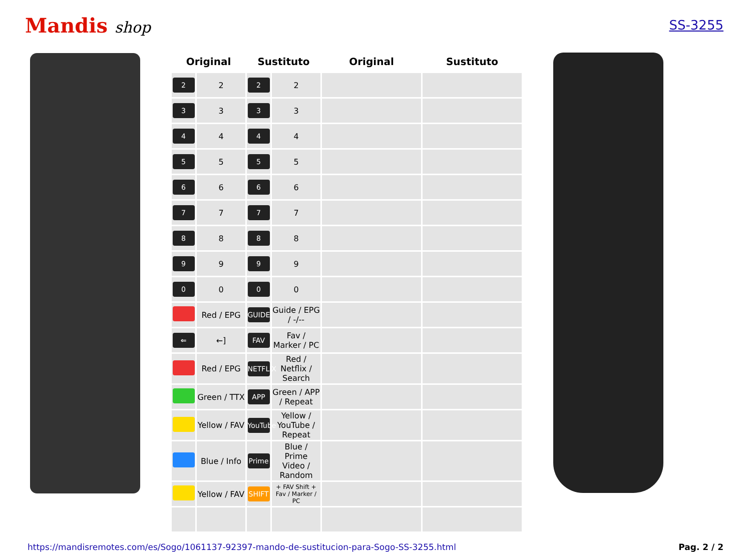Mandis shop
SS-3255
| Original | | Sustituto | | Original | Sustituto |
| --- | --- | --- | --- | --- | --- |
| 2 | 2 | 2 | 2 | | |
| 3 | 3 | 3 | 3 | | |
| 4 | 4 | 4 | 4 | | |
| 5 | 5 | 5 | 5 | | |
| 6 | 6 | 6 | 6 | | |
| 7 | 7 | 7 | 7 | | |
| 8 | 8 | 8 | 8 | | |
| 9 | 9 | 9 | 9 | | |
| 0 | 0 | 0 | 0 | | |
| | Red / EPG | GUIDE | Guide / EPG / -/-- | | |
| ⇐ | ←] | FAV | Fav / Marker / PC | | |
| | Red / EPG | NETFLIX | Red / Netflix / Search | | |
| | Green / TTX | APP | Green / APP / Repeat | | |
| | Yellow / FAV | YouTube | Yellow / YouTube / Repeat | | |
| | Blue / Info | Prime | Blue / Prime Video / Random | | |
| | Yellow / FAV | SHIFT | + FAV Shift + Fav / Marker / PC | | |
https://mandisremotes.com/es/Sogo/1061137-92397-mando-de-sustitucion-para-Sogo-SS-3255.html Pag. 2 / 2